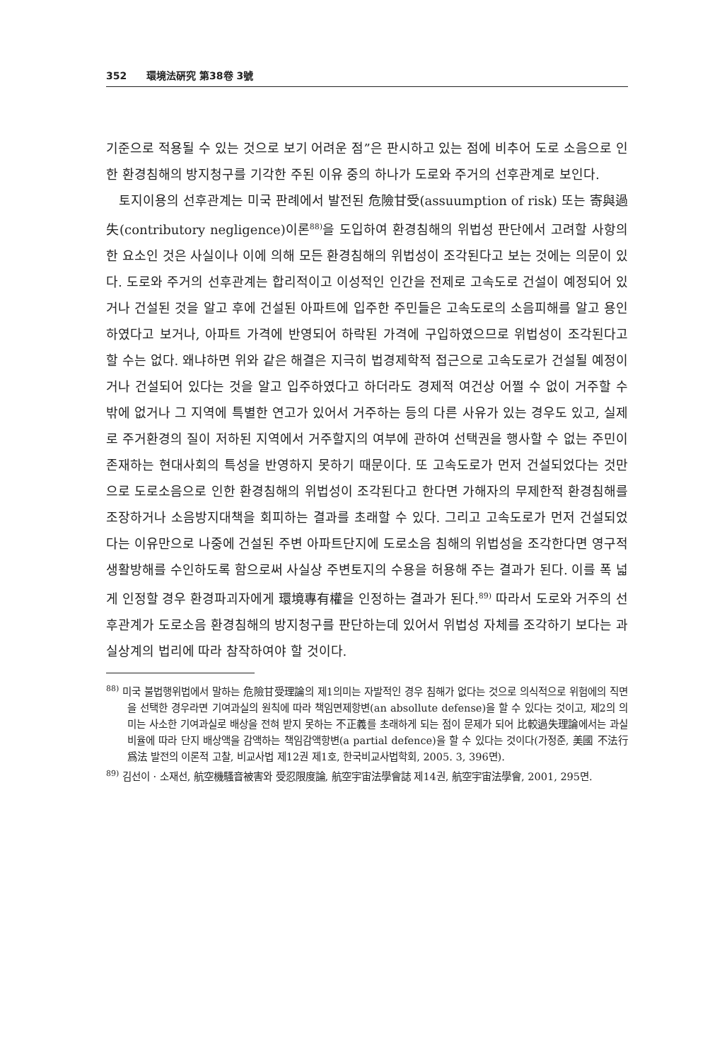352 環境法硏究 第38卷 3號
기준으로 적용될 수 있는 것으로 보기 어려운 점”은 판시하고 있는 점에 비추어 도로 소음으로 인한 환경침해의 방지청구를 기각한 주된 이유 중의 하나가 도로와 주거의 선후관계로 보인다.
토지이용의 선후관계는 미국 판례에서 발전된 危險甘受(assuumption of risk) 또는 寄與過失(contributory negligence)이론<sup>88)</sup>을 도입하여 환경침해의 위법성 판단에서 고려할 사항의 한 요소인 것은 사실이나 이에 의해 모든 환경침해의 위법성이 조각된다고 보는 것에는 의문이 있다. 도로와 주거의 선후관계는 합리적이고 이성적인 인간을 전제로 고속도로 건설이 예정되어 있거나 건설된 것을 알고 후에 건설된 아파트에 입주한 주민들은 고속도로의 소음피해를 알고 용인하였다고 보거나, 아파트 가격에 반영되어 하락된 가격에 구입하였으므로 위법성이 조각된다고 할 수는 없다. 왜냐하면 위와 같은 해결은 지극히 법경제학적 접근으로 고속도로가 건설될 예정이거나 건설되어 있다는 것을 알고 입주하였다고 하더라도 경제적 여건상 어쩔 수 없이 거주할 수 밖에 없거나 그 지역에 특별한 연고가 있어서 거주하는 등의 다른 사유가 있는 경우도 있고, 실제로 주거환경의 질이 저하된 지역에서 거주할지의 여부에 관하여 선택권을 행사할 수 없는 주민이 존재하는 현대사회의 특성을 반영하지 못하기 때문이다. 또 고속도로가 먼저 건설되었다는 것만으로 도로소음으로 인한 환경침해의 위법성이 조각된다고 한다면 가해자의 무제한적 환경침해를 조장하거나 소음방지대책을 회피하는 결과를 초래할 수 있다. 그리고 고속도로가 먼저 건설되었다는 이유만으로 나중에 건설된 주변 아파트단지에 도로소음 침해의 위법성을 조각한다면 영구적 생활방해를 수인하도록 함으로써 사실상 주변토지의 수용을 허용해 주는 결과가 된다. 이를 폭 넓게 인정할 경우 환경파괴자에게 環境專有權을 인정하는 결과가 된다.<sup>89)</sup> 따라서 도로와 거주의 선후관계가 도로소음 환경침해의 방지청구를 판단하는데 있어서 위법성 자체를 조각하기 보다는 과실상계의 법리에 따라 참작하여야 할 것이다.
<sup>88)</sup> 미국 불법행위법에서 말하는 危險甘受理論의 제1의미는 자발적인 경우 침해가 없다는 것으로 의식적으로 위험에의 직면을 선택한 경우라면 기여과실의 원칙에 따라 책임면제항변(an absollute defense)을 할 수 있다는 것이고, 제2의 의미는 사소한 기여과실로 배상을 전혀 받지 못하는 不正義를 초래하게 되는 점이 문제가 되어 比較過失理論에서는 과실비율에 따라 단지 배상액을 감액하는 책임감액항변(a partial defence)을 할 수 있다는 것이다(가정준, 美國 不法行爲法 발전의 이론적 고찰, 비교사법 제12권 제1호, 한국비교사법학회, 2005. 3, 396면).
<sup>89)</sup> 김선이 · 소재선, 航空機騷音被害와 受忍限度論, 航空宇宙法學會誌 제14권, 航空宇宙法學會, 2001, 295면.